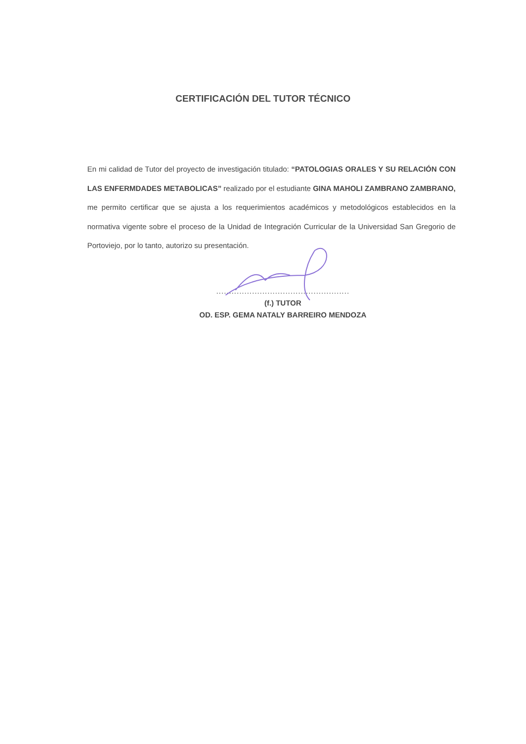CERTIFICACIÓN DEL TUTOR TÉCNICO
En mi calidad de Tutor del proyecto de investigación titulado: “PATOLOGIAS ORALES Y SU RELACIÓN CON LAS ENFERMDADES METABOLICAS” realizado por el estudiante GINA MAHOLI ZAMBRANO ZAMBRANO, me permito certificar que se ajusta a los requerimientos académicos y metodológicos establecidos en la normativa vigente sobre el proceso de la Unidad de Integración Curricular de la Universidad San Gregorio de Portoviejo, por lo tanto, autorizo su presentación.
....................................................
(f.) TUTOR
OD. ESP. GEMA NATALY BARREIRO MENDOZA